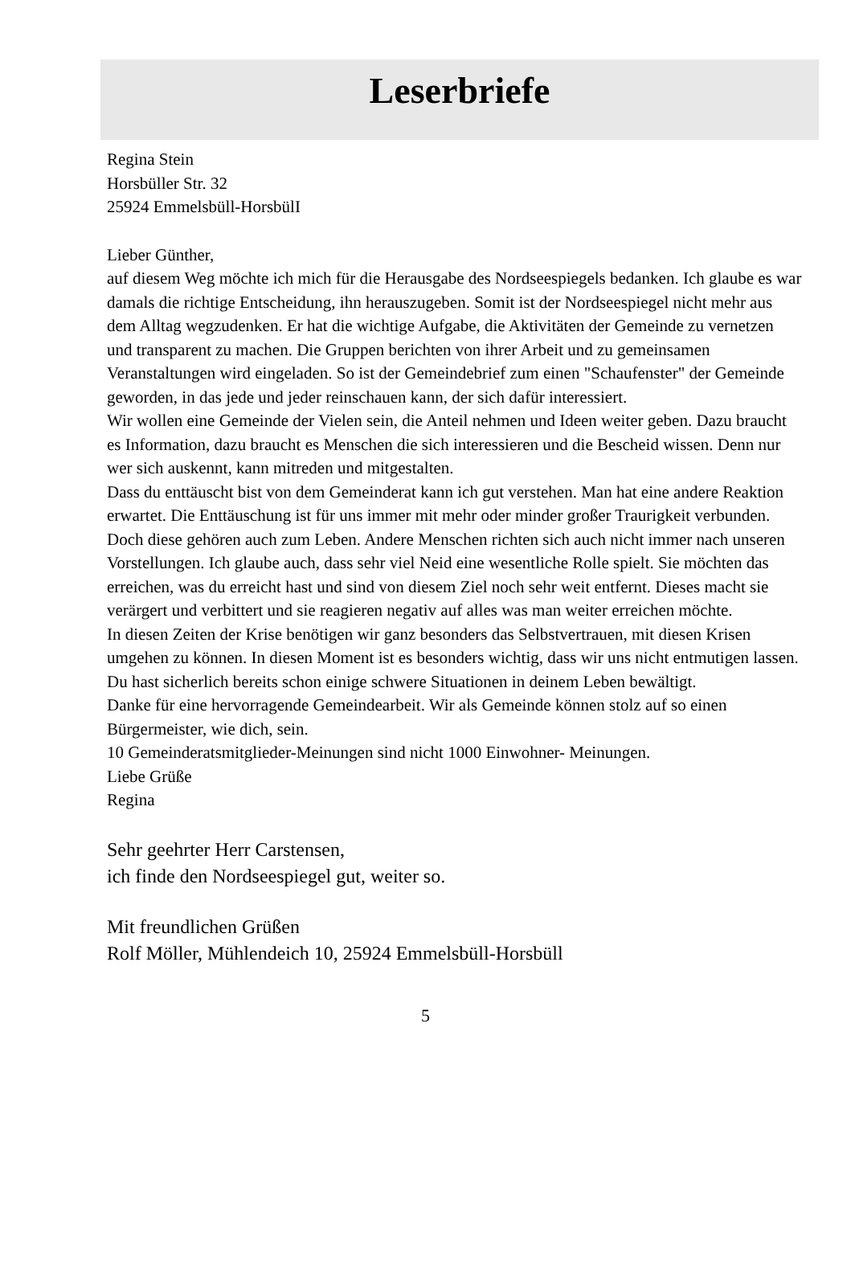Leserbriefe
Regina Stein
Horsbüller Str. 32
25924 Emmelsbüll-HorsbülI
Lieber Günther,
auf diesem Weg möchte ich mich für die Herausgabe des Nordseespiegels bedanken. Ich glaube es war damals die richtige Entscheidung, ihn herauszugeben. Somit ist der Nordseespiegel nicht mehr aus dem Alltag wegzudenken. Er hat die wichtige Aufgabe, die Aktivitäten der Gemeinde zu vernetzen und transparent zu machen. Die Gruppen berichten von ihrer Arbeit und zu gemeinsamen Veranstaltungen wird eingeladen. So ist der Gemeindebrief zum einen "Schaufenster" der Gemeinde geworden, in das jede und jeder reinschauen kann, der sich dafür interessiert.
Wir wollen eine Gemeinde der Vielen sein, die Anteil nehmen und Ideen weiter geben. Dazu braucht es Information, dazu braucht es Menschen die sich interessieren und die Bescheid wissen. Denn nur wer sich auskennt, kann mitreden und mitgestalten.
Dass du enttäuscht bist von dem Gemeinderat kann ich gut verstehen. Man hat eine andere Reaktion erwartet. Die Enttäuschung ist für uns immer mit mehr oder minder großer Traurigkeit verbunden. Doch diese gehören auch zum Leben. Andere Menschen richten sich auch nicht immer nach unseren Vorstellungen. Ich glaube auch, dass sehr viel Neid eine wesentliche Rolle spielt. Sie möchten das erreichen, was du erreicht hast und sind von diesem Ziel noch sehr weit entfernt. Dieses macht sie verärgert und verbittert und sie reagieren negativ auf alles was man weiter erreichen möchte.
In diesen Zeiten der Krise benötigen wir ganz besonders das Selbstvertrauen, mit diesen Krisen umgehen zu können. In diesen Moment ist es besonders wichtig, dass wir uns nicht entmutigen lassen.
Du hast sicherlich bereits schon einige schwere Situationen in deinem Leben bewältigt.
Danke für eine hervorragende Gemeindearbeit. Wir als Gemeinde können stolz auf so einen Bürgermeister, wie dich, sein.
10 Gemeinderatsmitglieder-Meinungen sind nicht 1000 Einwohner- Meinungen.
Liebe Grüße
Regina
Sehr geehrter Herr Carstensen,
ich finde den Nordseespiegel gut, weiter so.
Mit freundlichen Grüßen
Rolf Möller, Mühlendeich 10, 25924 Emmelsbüll-Horsbüll
5